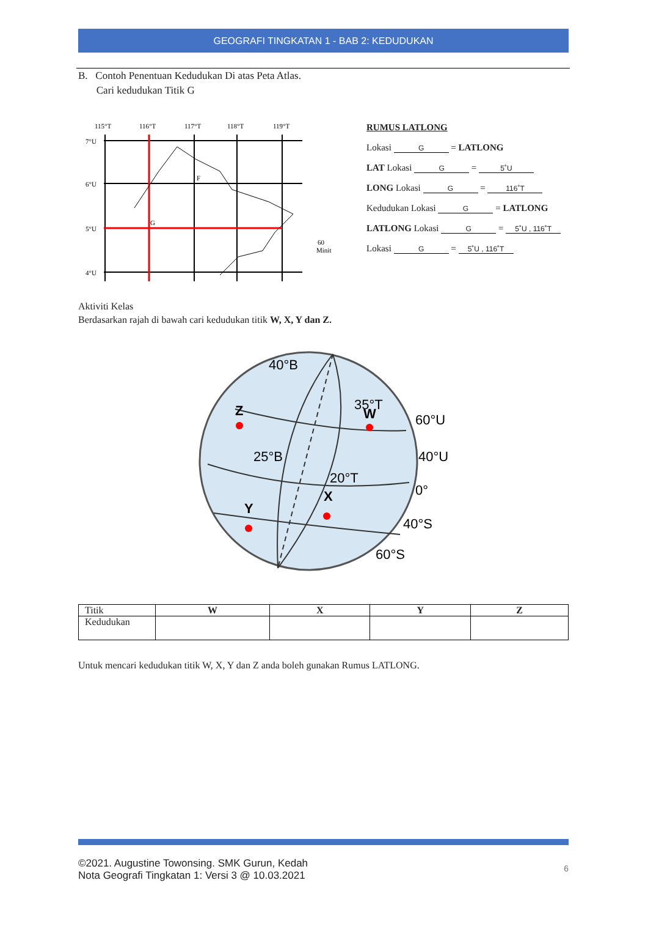GEOGRAFI TINGKATAN 1 - BAB 2: KEDUDUKAN
B. Contoh Penentuan Kedudukan Di atas Peta Atlas.
Cari kedudukan Titik G
115°T
116°T
117°T
118°T
119°T
7°U
6°U
5°U
4°U
G
F
60
Minit
RUMUS LATLONG
Lokasi G = LATLONG
LAT Lokasi G = 5˚U
LONG Lokasi G = 116˚T
Kedudukan Lokasi G = LATLONG
LATLONG Lokasi G = 5˚U , 116˚T
Lokasi G = 5˚U , 116˚T
Aktiviti Kelas
Berdasarkan rajah di bawah cari kedudukan titik W, X, Y dan Z.
40°B
35°T
60°U
40°U
0°
40°S
60°S
25°B
20°T
Z
W
X
Y
| Titik | W | X | Y | Z |
| Kedudukan | | | | |
Untuk mencari kedudukan titik W, X, Y dan Z anda boleh gunakan Rumus LATLONG.
©2021. Augustine Towonsing. SMK Gurun, Kedah
Nota Geografi Tingkatan 1: Versi 3 @ 10.03.2021
6